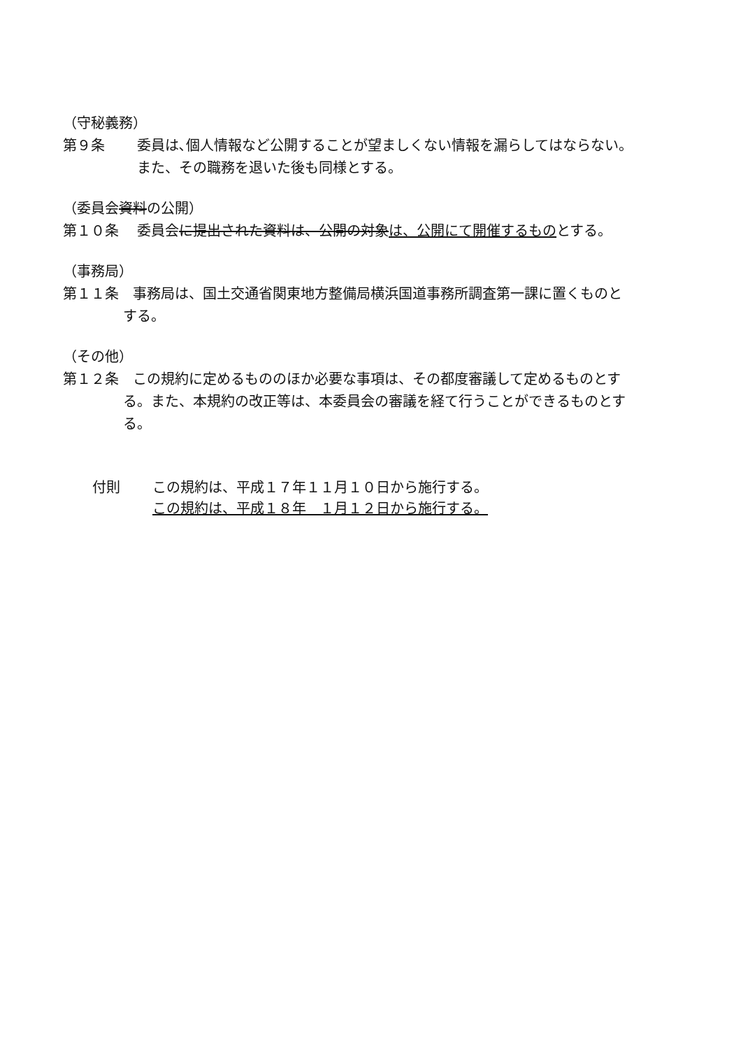（守秘義務）
第９条 委員は､個人情報など公開することが望ましくない情報を漏らしてはならない。
また、その職務を退いた後も同様とする。
（委員会資料の公開）
第１０条 委員会に提出された資料は、公開の対象は、公開にて開催するものとする。
（事務局）
第１１条　事務局は、国土交通省関東地方整備局横浜国道事務所調査第一課に置くものと
する。
（その他）
第１２条　この規約に定めるもののほか必要な事項は、その都度審議して定めるものとす
る。また、本規約の改正等は、本委員会の審議を経て行うことができるものとす
る。
付則 この規約は、平成１７年１１月１０日から施行する。
この規約は、平成１８年　１月１２日から施行する。